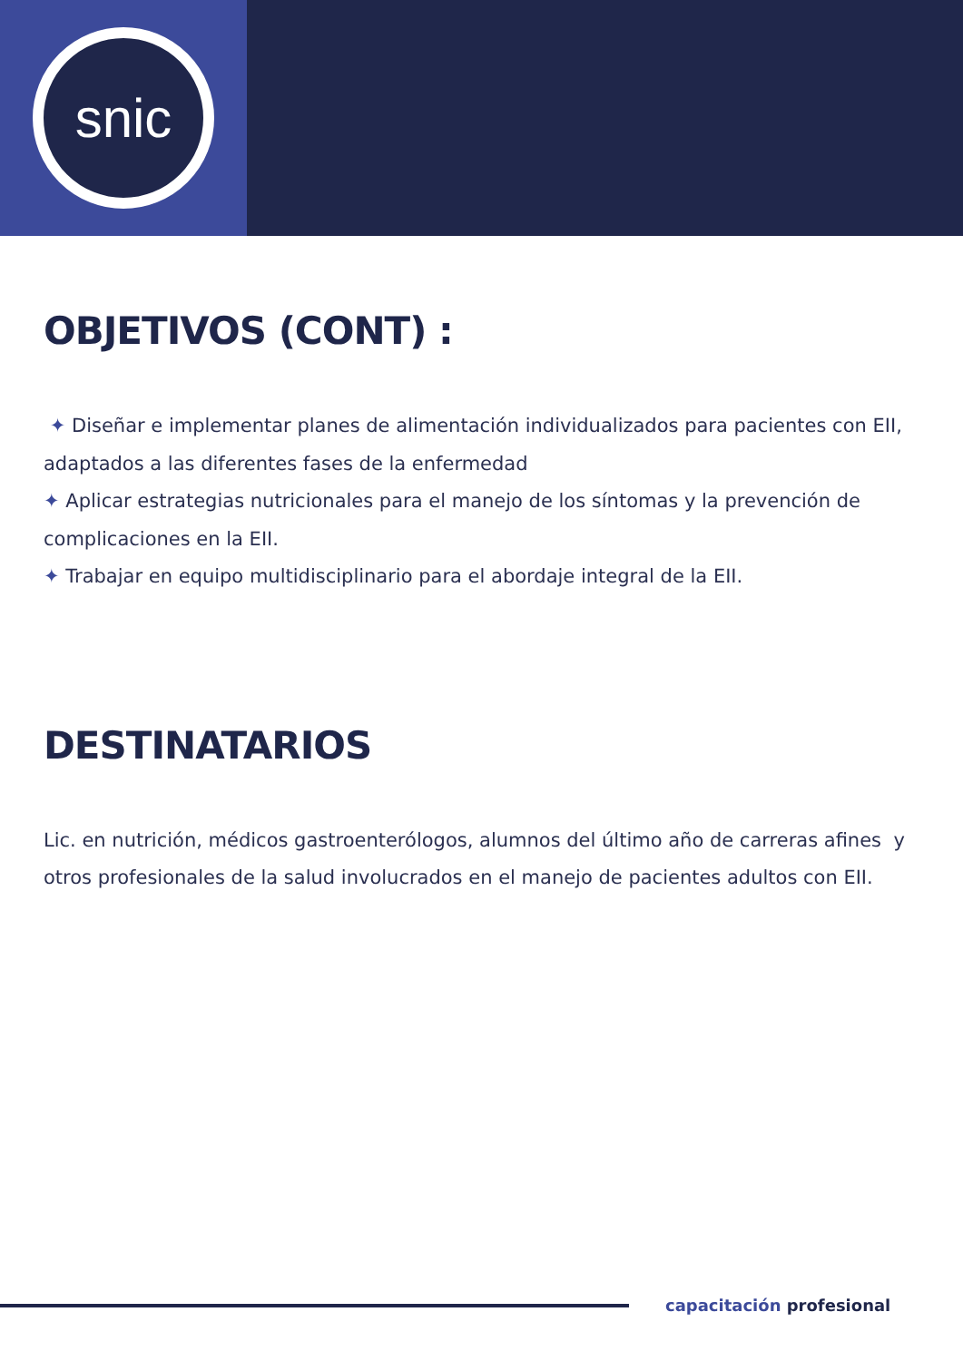snic
OBJETIVOS (CONT) :
✦ Diseñar e implementar planes de alimentación individualizados para pacientes con EII, adaptados a las diferentes fases de la enfermedad
✦ Aplicar estrategias nutricionales para el manejo de los síntomas y la prevención de complicaciones en la EII.
✦ Trabajar en equipo multidisciplinario para el abordaje integral de la EII.
DESTINATARIOS
Lic. en nutrición, médicos gastroenterólogos, alumnos del último año de carreras afines y otros profesionales de la salud involucrados en el manejo de pacientes adultos con EII.
capacitación profesional